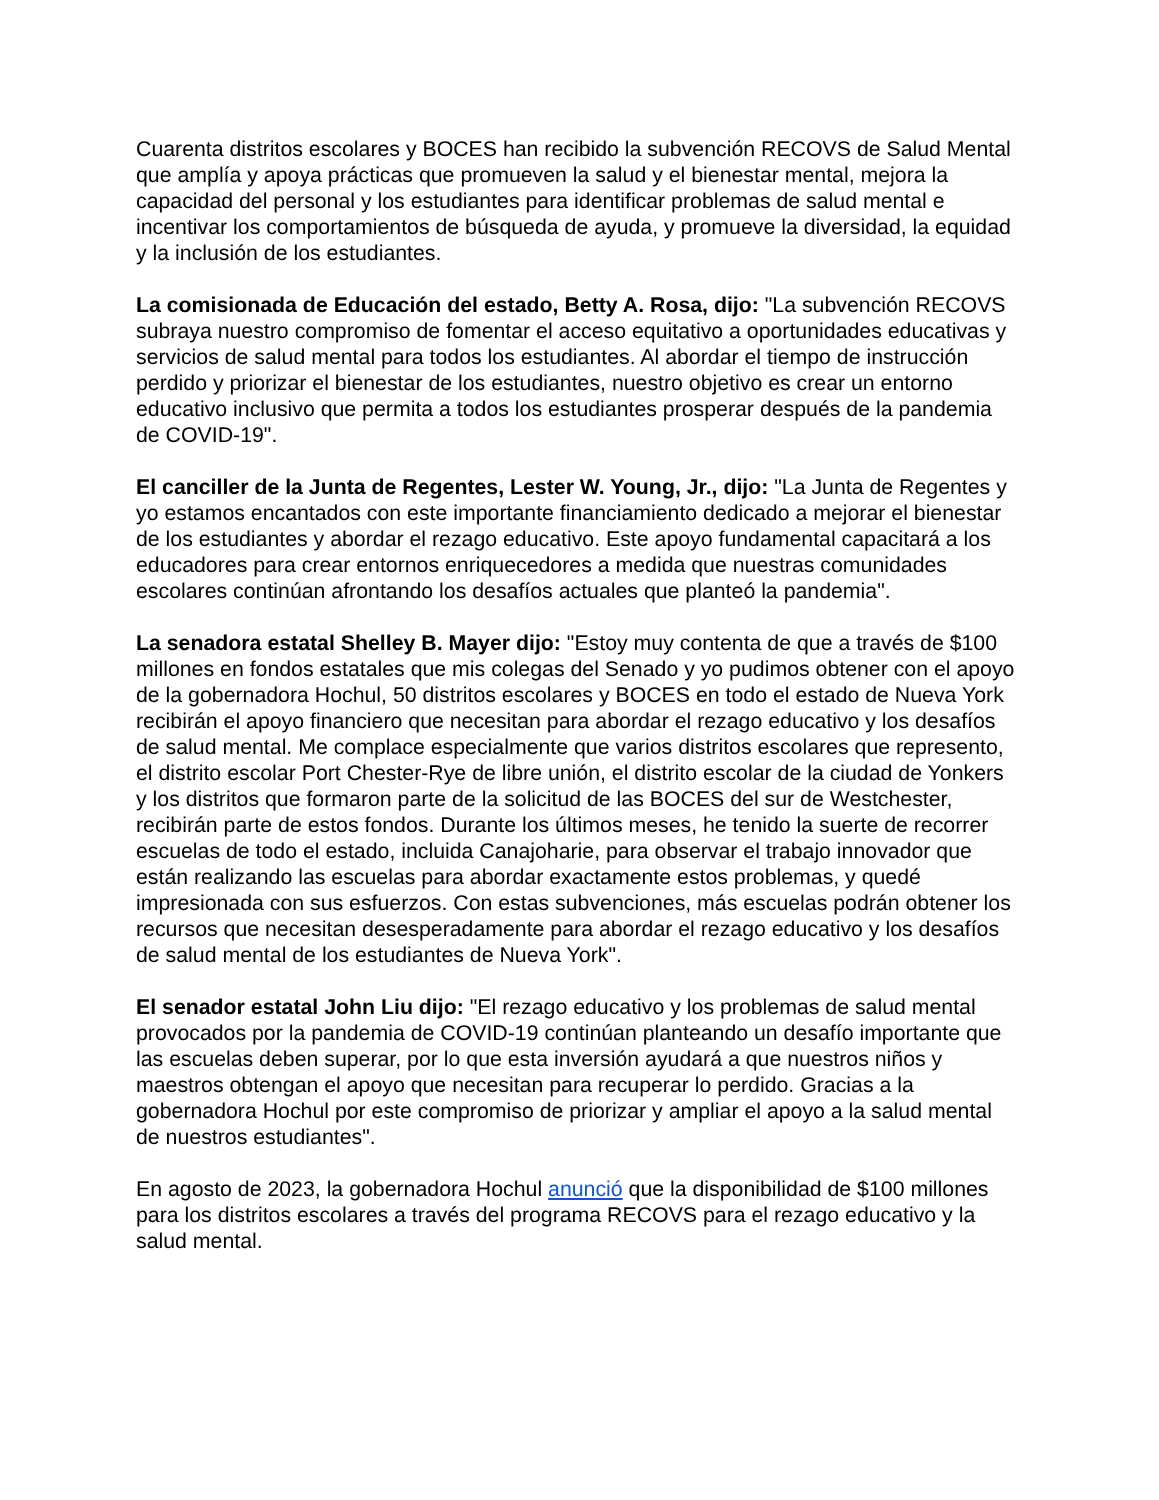Cuarenta distritos escolares y BOCES han recibido la subvención RECOVS de Salud Mental que amplía y apoya prácticas que promueven la salud y el bienestar mental, mejora la capacidad del personal y los estudiantes para identificar problemas de salud mental e incentivar los comportamientos de búsqueda de ayuda, y promueve la diversidad, la equidad y la inclusión de los estudiantes.
La comisionada de Educación del estado, Betty A. Rosa, dijo: "La subvención RECOVS subraya nuestro compromiso de fomentar el acceso equitativo a oportunidades educativas y servicios de salud mental para todos los estudiantes. Al abordar el tiempo de instrucción perdido y priorizar el bienestar de los estudiantes, nuestro objetivo es crear un entorno educativo inclusivo que permita a todos los estudiantes prosperar después de la pandemia de COVID-19".
El canciller de la Junta de Regentes, Lester W. Young, Jr., dijo: "La Junta de Regentes y yo estamos encantados con este importante financiamiento dedicado a mejorar el bienestar de los estudiantes y abordar el rezago educativo. Este apoyo fundamental capacitará a los educadores para crear entornos enriquecedores a medida que nuestras comunidades escolares continúan afrontando los desafíos actuales que planteó la pandemia".
La senadora estatal Shelley B. Mayer dijo: "Estoy muy contenta de que a través de $100 millones en fondos estatales que mis colegas del Senado y yo pudimos obtener con el apoyo de la gobernadora Hochul, 50 distritos escolares y BOCES en todo el estado de Nueva York recibirán el apoyo financiero que necesitan para abordar el rezago educativo y los desafíos de salud mental. Me complace especialmente que varios distritos escolares que represento, el distrito escolar Port Chester-Rye de libre unión, el distrito escolar de la ciudad de Yonkers y los distritos que formaron parte de la solicitud de las BOCES del sur de Westchester, recibirán parte de estos fondos. Durante los últimos meses, he tenido la suerte de recorrer escuelas de todo el estado, incluida Canajoharie, para observar el trabajo innovador que están realizando las escuelas para abordar exactamente estos problemas, y quedé impresionada con sus esfuerzos. Con estas subvenciones, más escuelas podrán obtener los recursos que necesitan desesperadamente para abordar el rezago educativo y los desafíos de salud mental de los estudiantes de Nueva York".
El senador estatal John Liu dijo: "El rezago educativo y los problemas de salud mental provocados por la pandemia de COVID-19 continúan planteando un desafío importante que las escuelas deben superar, por lo que esta inversión ayudará a que nuestros niños y maestros obtengan el apoyo que necesitan para recuperar lo perdido. Gracias a la gobernadora Hochul por este compromiso de priorizar y ampliar el apoyo a la salud mental de nuestros estudiantes".
En agosto de 2023, la gobernadora Hochul anunció que la disponibilidad de $100 millones para los distritos escolares a través del programa RECOVS para el rezago educativo y la salud mental.